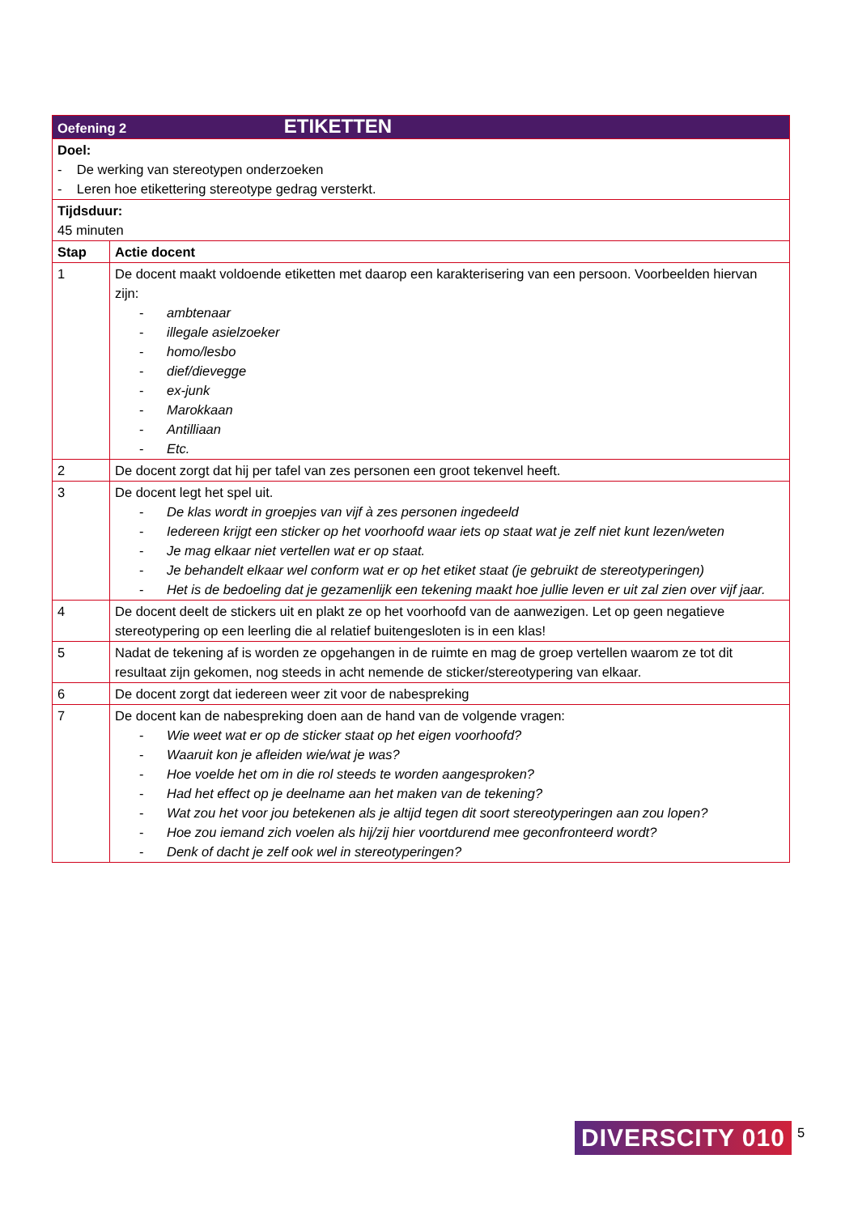| Oefening 2 ETIKETTEN | |
| Doel: - De werking van stereotypen onderzoeken - Leren hoe etikettering stereotype gedrag versterkt. | |
| Tijdsduur: 45 minuten | |
| Stap | Actie docent |
| 1 | De docent maakt voldoende etiketten met daarop een karakterisering van een persoon. Voorbeelden hiervan zijn: - ambtenaar - illegale asielzoeker - homo/lesbo - dief/dievegge - ex-junk - Marokkaan - Antilliaan - Etc. |
| 2 | De docent zorgt dat hij per tafel van zes personen een groot tekenvel heeft. |
| 3 | De docent legt het spel uit. - De klas wordt in groepjes van vijf à zes personen ingedeeld - Iedereen krijgt een sticker op het voorhoofd waar iets op staat wat je zelf niet kunt lezen/weten - Je mag elkaar niet vertellen wat er op staat. - Je behandelt elkaar wel conform wat er op het etiket staat (je gebruikt de stereotyperingen) - Het is de bedoeling dat je gezamenlijk een tekening maakt hoe jullie leven er uit zal zien over vijf jaar. |
| 4 | De docent deelt de stickers uit en plakt ze op het voorhoofd van de aanwezigen. Let op geen negatieve stereotypering op een leerling die al relatief buitengesloten is in een klas! |
| 5 | Nadat de tekening af is worden ze opgehangen in de ruimte en mag de groep vertellen waarom ze tot dit resultaat zijn gekomen, nog steeds in acht nemende de sticker/stereotypering van elkaar. |
| 6 | De docent zorgt dat iedereen weer zit voor de nabespreking |
| 7 | De docent kan de nabespreking doen aan de hand van de volgende vragen: - Wie weet wat er op de sticker staat op het eigen voorhoofd? - Waaruit kon je afleiden wie/wat je was? - Hoe voelde het om in die rol steeds te worden aangesproken? - Had het effect op je deelname aan het maken van de tekening? - Wat zou het voor jou betekenen als je altijd tegen dit soort stereotyperingen aan zou lopen? - Hoe zou iemand zich voelen als hij/zij hier voortdurend mee geconfronteerd wordt? - Denk of dacht je zelf ook wel in stereotyperingen? |
DIVERSCITY 010 5